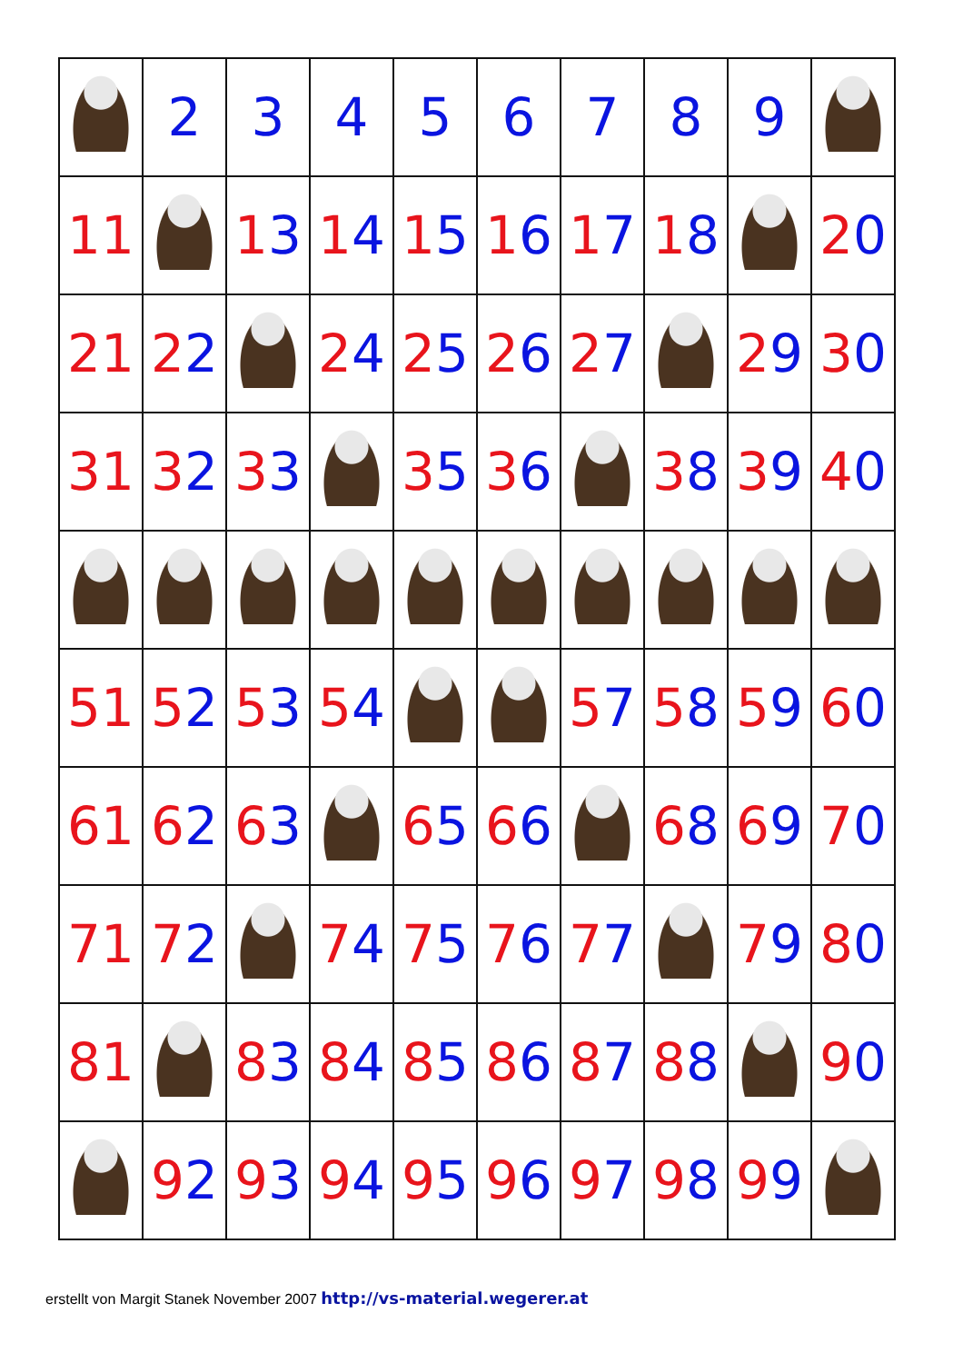| | 2 | 3 | 4 | 5 | 6 | 7 | 8 | 9 | |
| 1 1 | | 1 3 | 1 4 | 1 5 | 1 6 | 1 7 | 1 8 | | 2 0 |
| 2 1 | 2 2 | | 2 4 | 2 5 | 2 6 | 2 7 | | 2 9 | 3 0 |
| 3 1 | 3 2 | 3 3 | | 3 5 | 3 6 | | 3 8 | 3 9 | 4 0 |
| 5 1 | 5 2 | 5 3 | 5 4 | | | 5 7 | 5 8 | 5 9 | 6 0 |
| 6 1 | 6 2 | 6 3 | | 6 5 | 6 6 | | 6 8 | 6 9 | 7 0 |
| 7 1 | 7 2 | | 7 4 | 7 5 | 7 6 | 7 7 | | 7 9 | 8 0 |
| 8 1 | | 8 3 | 8 4 | 8 5 | 8 6 | 8 7 | 8 8 | | 9 0 |
| | 9 2 | 9 3 | 9 4 | 9 5 | 9 6 | 9 7 | 9 8 | 9 9 | |
erstellt von Margit Stanek November 2007 http://vs-material.wegerer.at